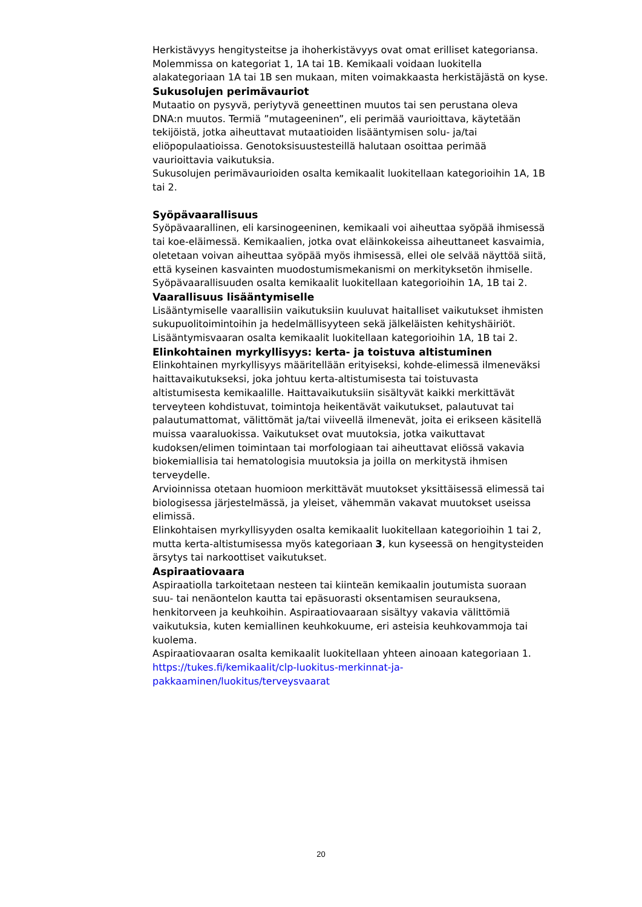Herkistävyys hengitysteitse ja ihoherkistävyys ovat omat erilliset kategoriansa. Molemmissa on kategoriat 1, 1A tai 1B. Kemikaali voidaan luokitella alakategoriaan 1A tai 1B sen mukaan, miten voimakkaasta herkistäjästä on kyse.
Sukusolujen perimävauriot
Mutaatio on pysyvä, periytyvä geneettinen muutos tai sen perustana oleva DNA:n muutos. Termiä ”mutageeninen”, eli perimää vaurioittava, käytetään tekijöistä, jotka aiheuttavat mutaatioiden lisääntymisen solu- ja/tai eliöpopulaatioissa. Genotoksisuustesteillä halutaan osoittaa perimää vaurioittavia vaikutuksia.
Sukusolujen perimävaurioiden osalta kemikaalit luokitellaan kategorioihin 1A, 1B tai 2.
Syöpävaarallisuus
Syöpävaarallinen, eli karsinogeeninen, kemikaali voi aiheuttaa syöpää ihmisessä tai koe-eläimessä. Kemikaalien, jotka ovat eläinkokeissa aiheuttaneet kasvaimia, oletetaan voivan aiheuttaa syöpää myös ihmisessä, ellei ole selvää näyttöä siitä, että kyseinen kasvainten muodostumismekanismi on merkityksetön ihmiselle.
Syöpävaarallisuuden osalta kemikaalit luokitellaan kategorioihin 1A, 1B tai 2.
Vaarallisuus lisääntymiselle
Lisääntymiselle vaarallisiin vaikutuksiin kuuluvat haitalliset vaikutukset ihmisten sukupuolitoimintoihin ja hedelmällisyyteen sekä jälkeläisten kehityshäiriöt.
Lisääntymisvaaran osalta kemikaalit luokitellaan kategorioihin 1A, 1B tai 2.
Elinkohtainen myrkyllisyys: kerta- ja toistuva altistuminen
Elinkohtainen myrkyllisyys määritellään erityiseksi, kohde-elimessä ilmeneväksi haittavaikutukseksi, joka johtuu kerta-altistumisesta tai toistuvasta altistumisesta kemikaalille. Haittavaikutuksiin sisältyvät kaikki merkittävät terveyteen kohdistuvat, toimintoja heikentävät vaikutukset, palautuvat tai palautumattomat, välittömät ja/tai viiveellä ilmenevät, joita ei erikseen käsitellä muissa vaaraluokissa. Vaikutukset ovat muutoksia, jotka vaikuttavat kudoksen/elimen toimintaan tai morfologiaan tai aiheuttavat eliössä vakavia biokemiallisia tai hematologisia muutoksia ja joilla on merkitystä ihmisen terveydelle.
Arvioinnissa otetaan huomioon merkittävät muutokset yksittäisessä elimessä tai biologisessa järjestelmässä, ja yleiset, vähemmän vakavat muutokset useissa elimissä.
Elinkohtaisen myrkyllisyyden osalta kemikaalit luokitellaan kategorioihin 1 tai 2, mutta kerta-altistumisessa myös kategoriaan 3, kun kyseessä on hengitysteiden ärsytys tai narkoottiset vaikutukset.
Aspiraatiovaara
Aspiraatiolla tarkoitetaan nesteen tai kiinteän kemikaalin joutumista suoraan suu- tai nenäontelon kautta tai epäsuorasti oksentamisen seurauksena, henkitorveen ja keuhkoihin. Aspiraatiovaaraan sisältyy vakavia välittömiä vaikutuksia, kuten kemiallinen keuhkokuume, eri asteisia keuhkovammoja tai kuolema.
Aspiraatiovaaran osalta kemikaalit luokitellaan yhteen ainoaan kategoriaan 1.
https://tukes.fi/kemikaalit/clp-luokitus-merkinnat-ja-
pakkaaminen/luokitus/terveysvaarat
20